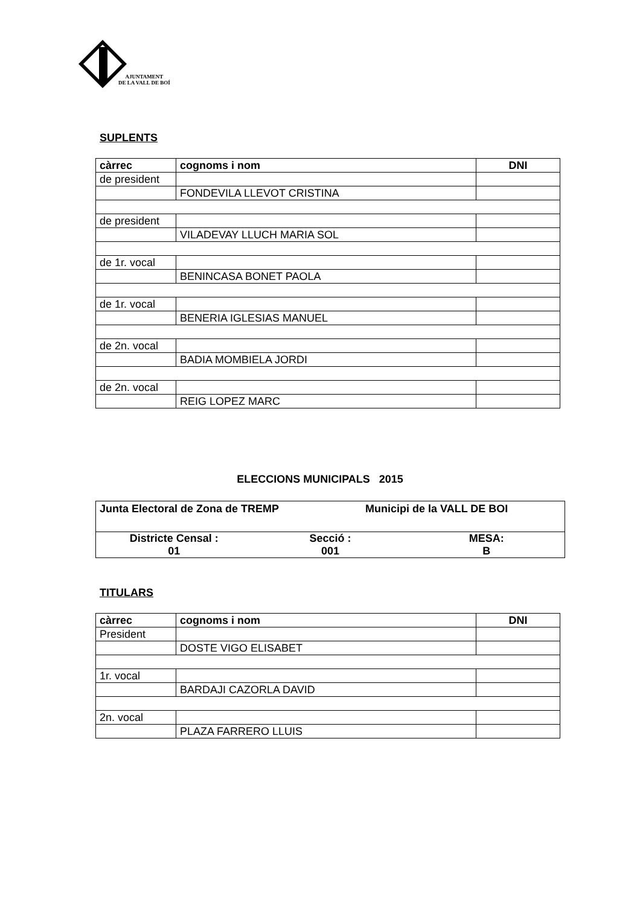AJUNTAMENT
DE LA VALL DE BOÍ
SUPLENTS
| càrrec | cognoms i nom | DNI |
| --- | --- | --- |
| de president | | |
| | FONDEVILA LLEVOT CRISTINA | |
| de president | | |
| | VILADEVAY LLUCH MARIA SOL | |
| de 1r. vocal | | |
| | BENINCASA BONET PAOLA | |
| de 1r. vocal | | |
| | BENERIA IGLESIAS MANUEL | |
| de 2n. vocal | | |
| | BADIA MOMBIELA JORDI | |
| de 2n. vocal | | |
| | REIG LOPEZ MARC | |
ELECCIONS MUNICIPALS 2015
Junta Electoral de Zona de TREMP Municipi de la VALL DE BOI
Districte Censal :
01
Secció :
001
MESA:
B
TITULARS
| càrrec | cognoms i nom | DNI |
| --- | --- | --- |
| President | | |
| | DOSTE VIGO ELISABET | |
| 1r. vocal | | |
| | BARDAJI CAZORLA DAVID | |
| 2n. vocal | | |
| | PLAZA FARRERO LLUIS | |